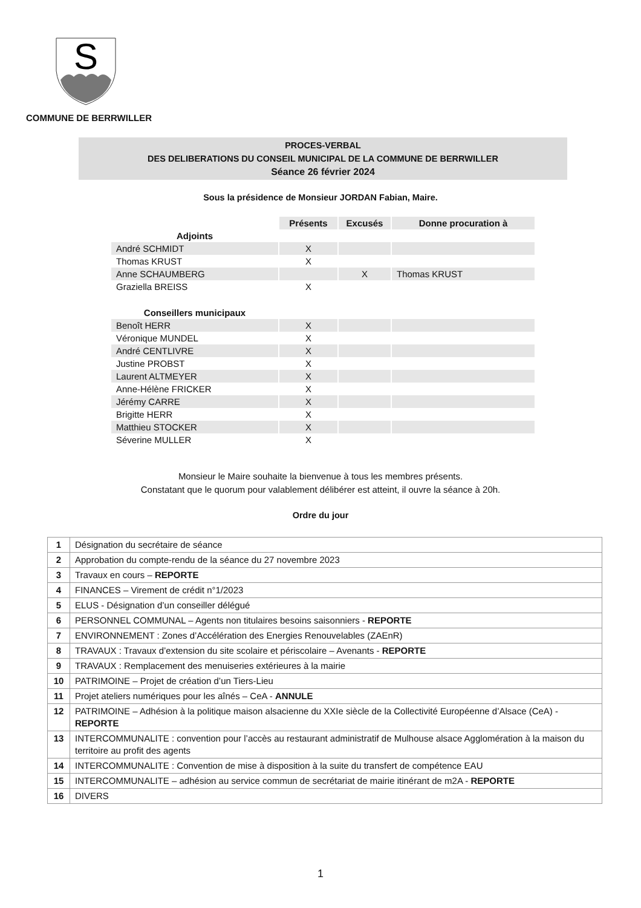S
COMMUNE DE BERRWILLER
PROCES-VERBAL
DES DELIBERATIONS DU CONSEIL MUNICIPAL DE LA COMMUNE DE BERRWILLER
Séance 26 février 2024
Sous la présidence de Monsieur JORDAN Fabian, Maire.
| | Présents | Excusés | Donne procuration à |
| Adjoints | | | |
| André SCHMIDT | X | | |
| Thomas KRUST | X | | |
| Anne SCHAUMBERG | | X | Thomas KRUST |
| Graziella BREISS | X | | |
| Conseillers municipaux | | | |
| Benoît HERR | X | | |
| Véronique MUNDEL | X | | |
| André CENTLIVRE | X | | |
| Justine PROBST | X | | |
| Laurent ALTMEYER | X | | |
| Anne-Hélène FRICKER | X | | |
| Jérémy CARRE | X | | |
| Brigitte HERR | X | | |
| Matthieu STOCKER | X | | |
| Séverine MULLER | X | | |
Monsieur le Maire souhaite la bienvenue à tous les membres présents.
Constatant que le quorum pour valablement délibérer est atteint, il ouvre la séance à 20h.
Ordre du jour
| 1 | Désignation du secrétaire de séance |
| 2 | Approbation du compte-rendu de la séance du 27 novembre 2023 |
| 3 | Travaux en cours – REPORTE |
| 4 | FINANCES – Virement de crédit n°1/2023 |
| 5 | ELUS - Désignation d’un conseiller délégué |
| 6 | PERSONNEL COMMUNAL – Agents non titulaires besoins saisonniers - REPORTE |
| 7 | ENVIRONNEMENT : Zones d’Accélération des Energies Renouvelables (ZAEnR) |
| 8 | TRAVAUX : Travaux d’extension du site scolaire et périscolaire – Avenants - REPORTE |
| 9 | TRAVAUX : Remplacement des menuiseries extérieures à la mairie |
| 10 | PATRIMOINE – Projet de création d’un Tiers-Lieu |
| 11 | Projet ateliers numériques pour les aînés – CeA - ANNULE |
| 12 | PATRIMOINE – Adhésion à la politique maison alsacienne du XXIe siècle de la Collectivité Européenne d’Alsace (CeA) - REPORTE |
| 13 | INTERCOMMUNALITE : convention pour l’accès au restaurant administratif de Mulhouse alsace Agglomération à la maison du territoire au profit des agents |
| 14 | INTERCOMMUNALITE : Convention de mise à disposition à la suite du transfert de compétence EAU |
| 15 | INTERCOMMUNALITE – adhésion au service commun de secrétariat de mairie itinérant de m2A - REPORTE |
| 16 | DIVERS |
1